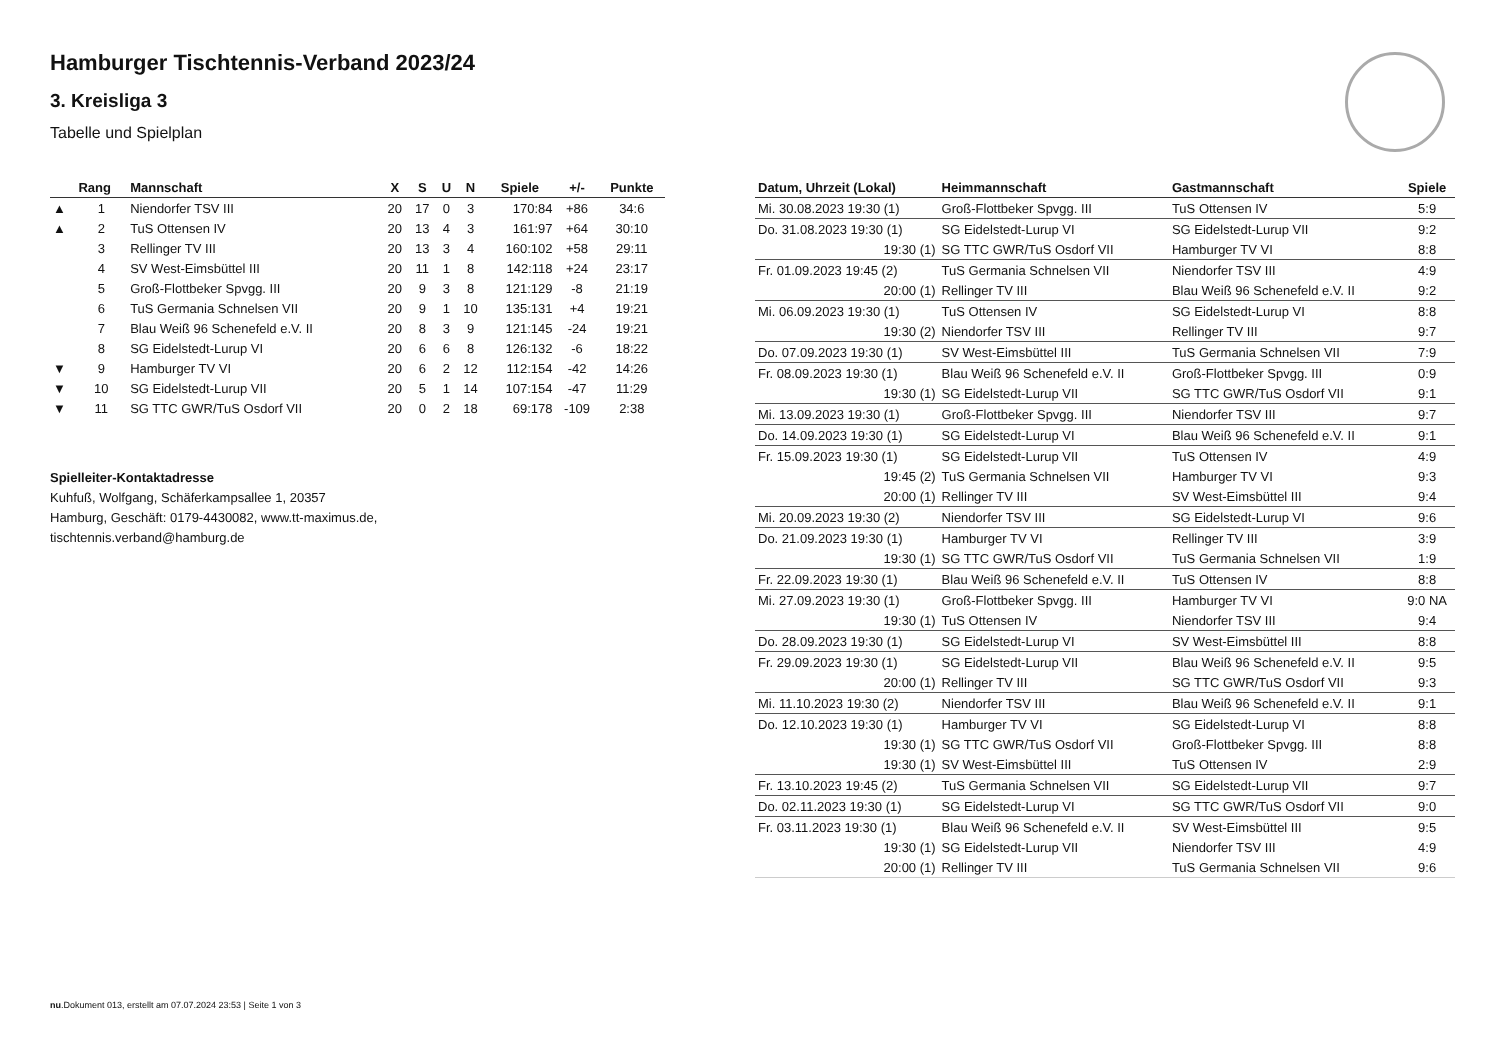Hamburger Tischtennis-Verband 2023/24
3. Kreisliga 3
Tabelle und Spielplan
| | Rang | Mannschaft | X | S | U | N | Spiele | +/- | Punkte |
| --- | --- | --- | --- | --- | --- | --- | --- | --- | --- |
| ▲ | 1 | Niendorfer TSV III | 20 | 17 | 0 | 3 | 170:84 | +86 | 34:6 |
| ▲ | 2 | TuS Ottensen IV | 20 | 13 | 4 | 3 | 161:97 | +64 | 30:10 |
| | 3 | Rellinger TV III | 20 | 13 | 3 | 4 | 160:102 | +58 | 29:11 |
| | 4 | SV West-Eimsbüttel III | 20 | 11 | 1 | 8 | 142:118 | +24 | 23:17 |
| | 5 | Groß-Flottbeker Spvgg. III | 20 | 9 | 3 | 8 | 121:129 | -8 | 21:19 |
| | 6 | TuS Germania Schnelsen VII | 20 | 9 | 1 | 10 | 135:131 | +4 | 19:21 |
| | 7 | Blau Weiß 96 Schenefeld e.V. II | 20 | 8 | 3 | 9 | 121:145 | -24 | 19:21 |
| | 8 | SG Eidelstedt-Lurup VI | 20 | 6 | 6 | 8 | 126:132 | -6 | 18:22 |
| ▼ | 9 | Hamburger TV VI | 20 | 6 | 2 | 12 | 112:154 | -42 | 14:26 |
| ▼ | 10 | SG Eidelstedt-Lurup VII | 20 | 5 | 1 | 14 | 107:154 | -47 | 11:29 |
| ▼ | 11 | SG TTC GWR/TuS Osdorf VII | 20 | 0 | 2 | 18 | 69:178 | -109 | 2:38 |
Spielleiter-Kontaktadresse
Kuhfuß, Wolfgang, Schäferkampsallee 1, 20357
Hamburg, Geschäft: 0179-4430082, www.tt-maximus.de,
tischtennis.verband@hamburg.de
| Datum, Uhrzeit (Lokal) | Heimmannschaft | Gastmannschaft | Spiele |
| --- | --- | --- | --- |
| Mi. 30.08.2023 19:30 (1) | Groß-Flottbeker Spvgg. III | TuS Ottensen IV | 5:9 |
| Do. 31.08.2023 19:30 (1) | SG Eidelstedt-Lurup VI | SG Eidelstedt-Lurup VII | 9:2 |
| 19:30 (1) | SG TTC GWR/TuS Osdorf VII | Hamburger TV VI | 8:8 |
| Fr. 01.09.2023 19:45 (2) | TuS Germania Schnelsen VII | Niendorfer TSV III | 4:9 |
| 20:00 (1) | Rellinger TV III | Blau Weiß 96 Schenefeld e.V. II | 9:2 |
| Mi. 06.09.2023 19:30 (1) | TuS Ottensen IV | SG Eidelstedt-Lurup VI | 8:8 |
| 19:30 (2) | Niendorfer TSV III | Rellinger TV III | 9:7 |
| Do. 07.09.2023 19:30 (1) | SV West-Eimsbüttel III | TuS Germania Schnelsen VII | 7:9 |
| Fr. 08.09.2023 19:30 (1) | Blau Weiß 96 Schenefeld e.V. II | Groß-Flottbeker Spvgg. III | 0:9 |
| 19:30 (1) | SG Eidelstedt-Lurup VII | SG TTC GWR/TuS Osdorf VII | 9:1 |
| Mi. 13.09.2023 19:30 (1) | Groß-Flottbeker Spvgg. III | Niendorfer TSV III | 9:7 |
| Do. 14.09.2023 19:30 (1) | SG Eidelstedt-Lurup VI | Blau Weiß 96 Schenefeld e.V. II | 9:1 |
| Fr. 15.09.2023 19:30 (1) | SG Eidelstedt-Lurup VII | TuS Ottensen IV | 4:9 |
| 19:45 (2) | TuS Germania Schnelsen VII | Hamburger TV VI | 9:3 |
| 20:00 (1) | Rellinger TV III | SV West-Eimsbüttel III | 9:4 |
| Mi. 20.09.2023 19:30 (2) | Niendorfer TSV III | SG Eidelstedt-Lurup VI | 9:6 |
| Do. 21.09.2023 19:30 (1) | Hamburger TV VI | Rellinger TV III | 3:9 |
| 19:30 (1) | SG TTC GWR/TuS Osdorf VII | TuS Germania Schnelsen VII | 1:9 |
| Fr. 22.09.2023 19:30 (1) | Blau Weiß 96 Schenefeld e.V. II | TuS Ottensen IV | 8:8 |
| Mi. 27.09.2023 19:30 (1) | Groß-Flottbeker Spvgg. III | Hamburger TV VI | 9:0 NA |
| 19:30 (1) | TuS Ottensen IV | Niendorfer TSV III | 9:4 |
| Do. 28.09.2023 19:30 (1) | SG Eidelstedt-Lurup VI | SV West-Eimsbüttel III | 8:8 |
| Fr. 29.09.2023 19:30 (1) | SG Eidelstedt-Lurup VII | Blau Weiß 96 Schenefeld e.V. II | 9:5 |
| 20:00 (1) | Rellinger TV III | SG TTC GWR/TuS Osdorf VII | 9:3 |
| Mi. 11.10.2023 19:30 (2) | Niendorfer TSV III | Blau Weiß 96 Schenefeld e.V. II | 9:1 |
| Do. 12.10.2023 19:30 (1) | Hamburger TV VI | SG Eidelstedt-Lurup VI | 8:8 |
| 19:30 (1) | SG TTC GWR/TuS Osdorf VII | Groß-Flottbeker Spvgg. III | 8:8 |
| 19:30 (1) | SV West-Eimsbüttel III | TuS Ottensen IV | 2:9 |
| Fr. 13.10.2023 19:45 (2) | TuS Germania Schnelsen VII | SG Eidelstedt-Lurup VII | 9:7 |
| Do. 02.11.2023 19:30 (1) | SG Eidelstedt-Lurup VI | SG TTC GWR/TuS Osdorf VII | 9:0 |
| Fr. 03.11.2023 19:30 (1) | Blau Weiß 96 Schenefeld e.V. II | SV West-Eimsbüttel III | 9:5 |
| 19:30 (1) | SG Eidelstedt-Lurup VII | Niendorfer TSV III | 4:9 |
| 20:00 (1) | Rellinger TV III | TuS Germania Schnelsen VII | 9:6 |
nu.Dokument 013, erstellt am 07.07.2024 23:53 | Seite 1 von 3